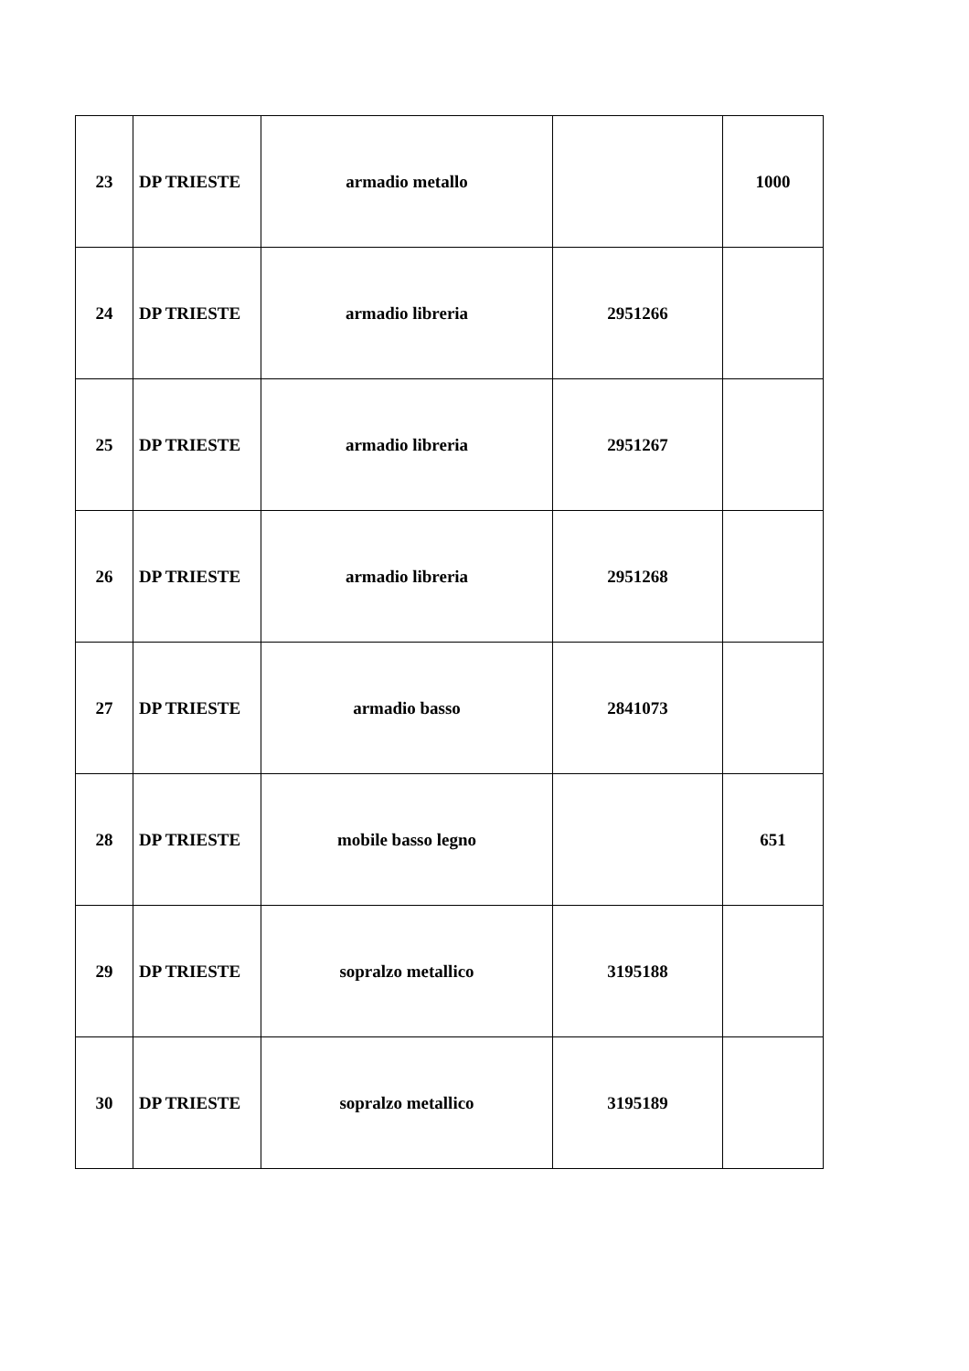| 23 | DP TRIESTE | armadio metallo | | 1000 |
| 24 | DP TRIESTE | armadio libreria | 2951266 | |
| 25 | DP TRIESTE | armadio libreria | 2951267 | |
| 26 | DP TRIESTE | armadio libreria | 2951268 | |
| 27 | DP TRIESTE | armadio basso | 2841073 | |
| 28 | DP TRIESTE | mobile basso legno | | 651 |
| 29 | DP TRIESTE | sopralzo metallico | 3195188 | |
| 30 | DP TRIESTE | sopralzo metallico | 3195189 | |